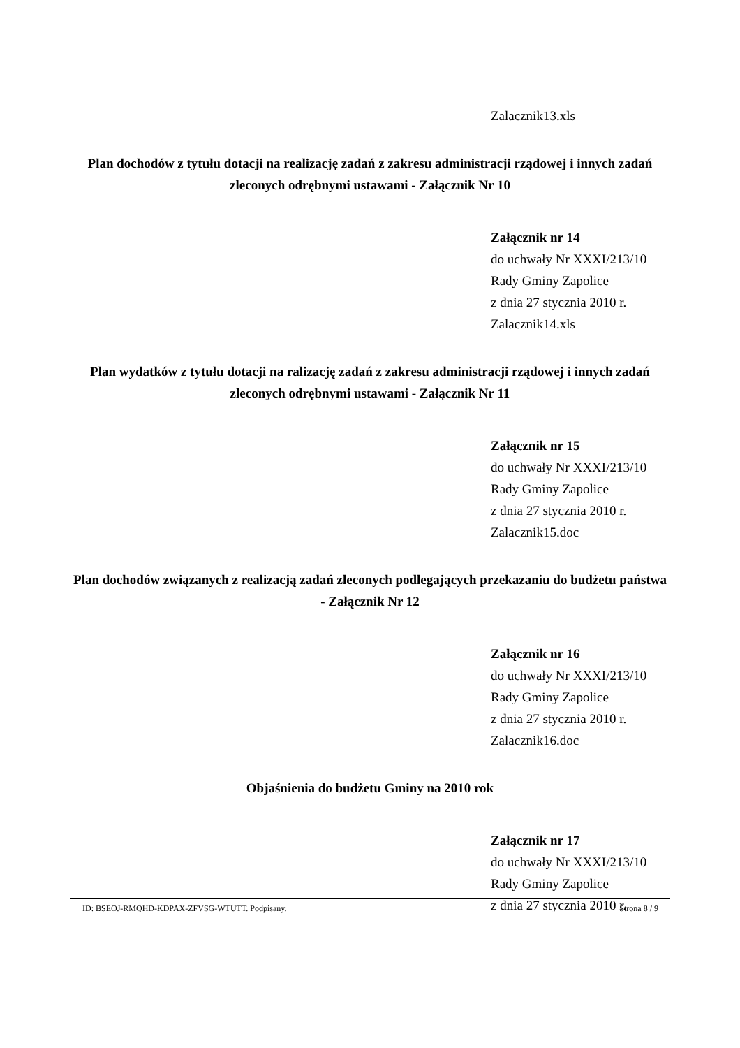Zalacznik13.xls
Plan dochodów z tytułu dotacji na realizację zadań z zakresu administracji rządowej i innych zadań zleconych odrębnymi ustawami - Załącznik Nr 10
Załącznik nr 14
do uchwały Nr XXXI/213/10
Rady Gminy Zapolice
z dnia 27 stycznia 2010 r.
Zalacznik14.xls
Plan wydatków z tytułu dotacji na ralizację zadań z zakresu administracji rządowej i innych zadań zleconych odrębnymi ustawami - Załącznik Nr 11
Załącznik nr 15
do uchwały Nr XXXI/213/10
Rady Gminy Zapolice
z dnia 27 stycznia 2010 r.
Zalacznik15.doc
Plan dochodów związanych z realizacją zadań zleconych podlegających przekazaniu do budżetu państwa - Załącznik Nr 12
Załącznik nr 16
do uchwały Nr XXXI/213/10
Rady Gminy Zapolice
z dnia 27 stycznia 2010 r.
Zalacznik16.doc
Objaśnienia do budżetu Gminy na 2010 rok
Załącznik nr 17
do uchwały Nr XXXI/213/10
Rady Gminy Zapolice
z dnia 27 stycznia 2010 r.
ID: BSEOJ-RMQHD-KDPAX-ZFVSG-WTUTT. Podpisany. Strona 8 / 9